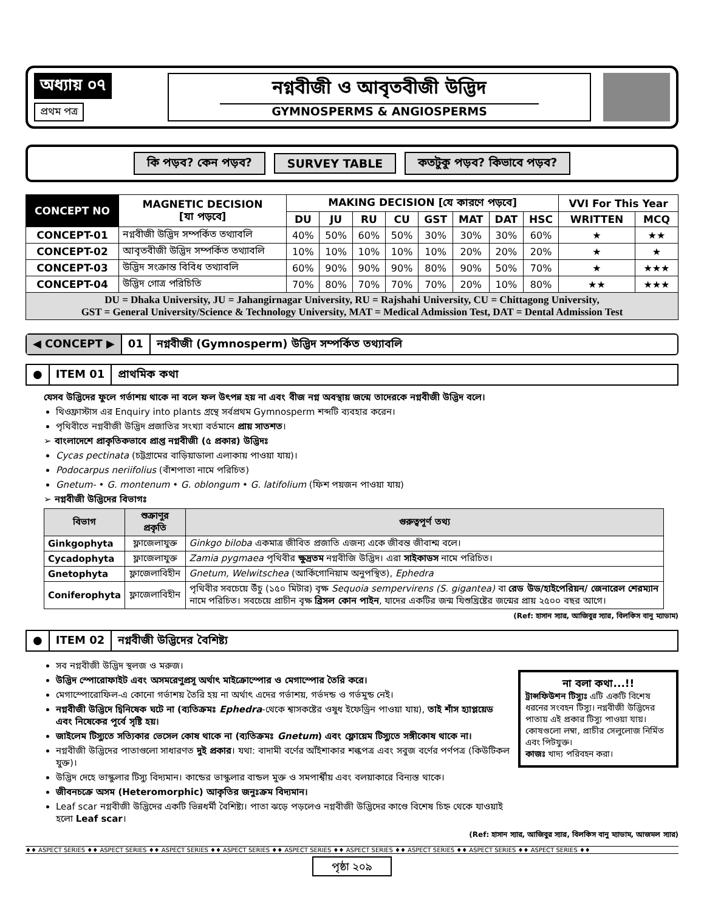অধ্যায় ০৭
প্রথম পত্র
নগ্নবীজী ও আবৃতবীজী উদ্ভিদ
GYMNOSPERMS & ANGIOSPERMS
কি পড়ব? কেন পড়ব? SURVEY TABLE কতটুকু পড়ব? কিভাবে পড়ব?
| CONCEPT NO | MAGNETIC DECISION [যা পড়বে] | MAKING DECISION [যে কারণে পড়বে] | | | | | | | | VVI For This Year | |
| --- | --- | --- | --- | --- | --- | --- | --- | --- | --- | --- | --- |
| | | DU | JU | RU | CU | GST | MAT | DAT | HSC | WRITTEN | MCQ |
| CONCEPT-01 | নগ্নবীজী উদ্ভিদ সম্পর্কিত তথ্যাবলি | 40% | 50% | 60% | 50% | 30% | 30% | 30% | 60% | ★ | ★★ |
| CONCEPT-02 | আবৃতবীজী উদ্ভিদ সম্পর্কিত তথ্যাবলি | 10% | 10% | 10% | 10% | 10% | 20% | 20% | 20% | ★ | ★ |
| CONCEPT-03 | উদ্ভিদ সংক্রান্ত বিবিধ তথ্যাবলি | 60% | 90% | 90% | 90% | 80% | 90% | 50% | 70% | ★ | ★★★ |
| CONCEPT-04 | উদ্ভিদ গোত্র পরিচিতি | 70% | 80% | 70% | 70% | 70% | 20% | 10% | 80% | ★★ | ★★★ |
| DU = Dhaka University, JU = Jahangirnagar University, RU = Rajshahi University, CU = Chittagong University, GST = General University/Science & Technology University, MAT = Medical Admission Test, DAT = Dental Admission Test | | | | | | | | | | | |
◀ CONCEPT ▶ 01 নগ্নবীজী (Gymnosperm) উদ্ভিদ সম্পর্কিত তথ্যাবলি
● ITEM 01 প্রাথমিক কথা
যেসব উদ্ভিদের ফুলে গর্ভাশয় থাকে না বলে ফল উৎপন্ন হয় না এবং বীজ নগ্ন অবস্থায় জন্মে তাদেরকে নগ্নবীজী উদ্ভিদ বলে।
থিওফ্রাস্টাস এর Enquiry into plants গ্রন্থে সর্বপ্রথম Gymnosperm শব্দটি ব্যবহার করেন।
পৃথিবীতে নগ্নবীজী উদ্ভিদ প্রজাতির সংখ্যা বর্তমানে প্রায় সাতশত।
➢ বাংলাদেশে প্রাকৃতিকভাবে প্রাপ্ত নগ্নবীজী (৫ প্রকার) উদ্ভিদঃ
Cycas pectinata (চট্টগ্রামের বাড়িয়াডালা এলাকায় পাওয়া যায়)।
Podocarpus neriifolius (বাঁশপাতা নামে পরিচিত)
Gnetum- • G. montenum • G. oblongum • G. latifolium (ফিশ পয়জন পাওয়া যায়)
➢ নগ্নবীজী উদ্ভিদের বিভাগঃ
| বিভাগ | শুক্রাণুর প্রকৃতি | গুরুত্বপূর্ণ তথ্য |
| --- | --- | --- |
| Ginkgophyta | ফ্লাজেলাযুক্ত | Ginkgo biloba একমাত্র জীবিত প্রজাতি এজন্য একে জীবন্ত জীবাশ্ম বলে। |
| Cycadophyta | ফ্লাজেলাযুক্ত | Zamia pygmaea পৃথিবীর ক্ষুদ্রতম নগ্নবীজি উদ্ভিদ। এরা সাইকাডস নামে পরিচিত। |
| Gnetophyta | ফ্লাজেলাবিহীন | Gnetum, Welwitschea (আর্কিগোনিয়াম অনুপস্থিত), Ephedra |
| Coniferophyta | ফ্লাজেলাবিহীন | পৃথিবীর সবচেয়ে উঁচু (১৫০ মিটার) বৃক্ষ Sequoia sempervirens (S. gigantea) বা রেড উড/হাইপেরিয়ন/ জেনারেল শেরম্যান নামে পরিচিত। সবচেয়ে প্রাচীন বৃক্ষ ব্রিসল কোন পাইন , যাদের একটির জন্ম যিশুখ্রিষ্টের জন্মের প্রায় ২৫০০ বছর আগে। |
(Ref: হাসান স্যার, আজিবুর স্যার, বিলকিস বানু ম্যাডাম)
● ITEM 02 নগ্নবীজী উদ্ভিদের বৈশিষ্ট্য
সব নগ্নবীজী উদ্ভিদ স্থলজ ও মরুজ।
উদ্ভিদ স্পোরোফাইট এবং অসমরেণুপ্রসূ অর্থাৎ মাইক্রোস্পোর ও মেগাস্পোর তৈরি করে।
মেগাস্পোরোফিল-এ কোনো গর্ভাশয় তৈরি হয় না অর্থাৎ এদের গর্ভাশয়, গর্ভদন্ড ও গর্ভমুন্ড নেই।
নগ্নবীজী উদ্ভিদে দ্বিনিষেক ঘটে না (ব্যতিক্রমঃ Ephedra-থেকে শ্বাসকষ্টের ওষুধ ইফেড্রিন পাওয়া যায়), তাই শাঁস হ্যাপ্লয়েড এবং নিষেকের পূর্বে সৃষ্টি হয়।
জাইলেম টিস্যুতে সত্যিকার ভেসেল কোষ থাকে না (ব্যতিক্রমঃ Gnetum) এবং ফ্লোয়েম টিস্যুতে সঙ্গীকোষ থাকে না।
নগ্নবীজী উদ্ভিদের পাতাগুলো সাধারণত দুই প্রকার। যথা: বাদামী বর্ণের আঁইশাকার শল্কপত্র এবং সবুজ বর্ণের পর্ণপত্র (কিউটিকল যুক্ত)।
উদ্ভিদ দেহে ভাস্কুলার টিস্যু বিদ্যমান। কান্ডের ভাস্কুলার বান্ডল মুক্ত ও সমপার্শ্বীয় এবং বলয়াকারে বিন্যস্ত থাকে।
জীবনচক্রে অসম (Heteromorphic) আকৃতির জনুঃক্রম বিদ্যমান।
Leaf scar নগ্নবীজী উদ্ভিদের একটি ভিন্নধর্মী বৈশিষ্ট্য। পাতা ঝড়ে পড়লেও নগ্নবীজী উদ্ভিদের কাণ্ডে বিশেষ চিহ্ন থেকে যাওয়াই হলো Leaf scar।
না বলা কথা...!!
ট্রান্সফিউশন টিস্যুঃ এটি একটি বিশেষ ধরনের সংবহন টিস্যু। নগ্নবীজী উদ্ভিদের পাতায় এই প্রকার টিস্যু পাওয়া যায়। কোষগুলো লম্বা, প্রাচীর সেলুলোজ নির্মিত এবং পিটযুক্ত।
কাজঃ খাদ্য পরিবহন করা।
(Ref: হাসান স্যার, আজিবুর স্যার, বিলকিস বানু ম্যাডাম, আজমল স্যার)
♦♦ ASPECT SERIES ♦♦ ASPECT SERIES ♦♦ ASPECT SERIES ♦♦ ASPECT SERIES ♦♦ ASPECT SERIES ♦♦ ASPECT SERIES ♦♦ ASPECT SERIES ♦♦ ASPECT SERIES ♦♦ ASPECT SERIES ♦♦
পৃষ্ঠা ২০৯